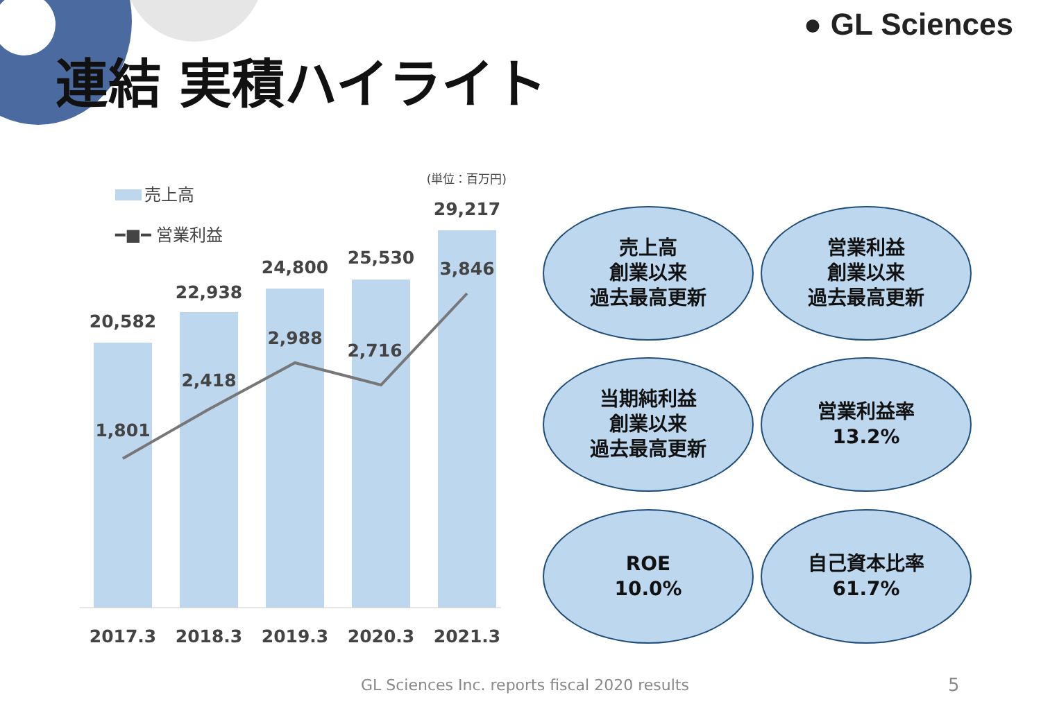● GL Sciences
連結 実積ハイライト
売上高
━■━ 営業利益
(単位：百万円)
20,582
22,938
24,800
25,530
29,217
1,801
2,418
2,988
2,716
3,846
2017.3
2018.3
2019.3
2020.3
2021.3
売上高
創業以来
過去最高更新
営業利益
創業以来
過去最高更新
当期純利益
創業以来
過去最高更新
営業利益率
13.2%
ROE
10.0%
自己資本比率
61.7%
GL Sciences Inc. reports fiscal 2020 results
5